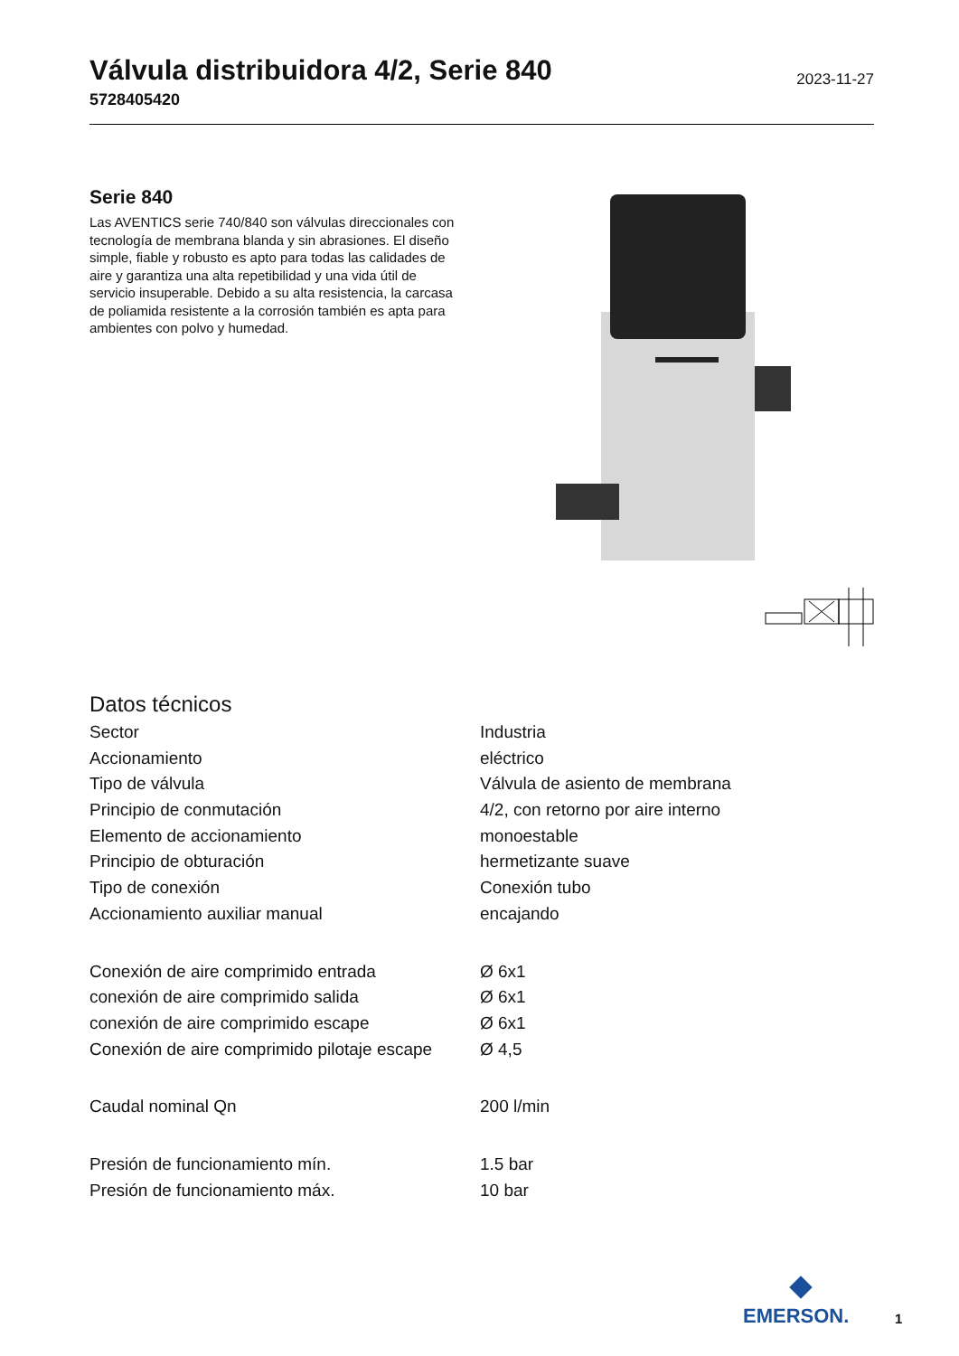Válvula distribuidora 4/2, Serie 840
2023-11-27
5728405420
Serie 840
Las AVENTICS serie 740/840 son válvulas direccionales con tecnología de membrana blanda y sin abrasiones. El diseño simple, fiable y robusto es apto para todas las calidades de aire y garantiza una alta repetibilidad y una vida útil de servicio insuperable. Debido a su alta resistencia, la carcasa de poliamida resistente a la corrosión también es apta para ambientes con polvo y humedad.
Datos técnicos
| Sector | Industria |
| Accionamiento | eléctrico |
| Tipo de válvula | Válvula de asiento de membrana |
| Principio de conmutación | 4/2, con retorno por aire interno |
| Elemento de accionamiento | monoestable |
| Principio de obturación | hermetizante suave |
| Tipo de conexión | Conexión tubo |
| Accionamiento auxiliar manual | encajando |
| Conexión de aire comprimido entrada | Ø 6x1 |
| conexión de aire comprimido salida | Ø 6x1 |
| conexión de aire comprimido escape | Ø 6x1 |
| Conexión de aire comprimido pilotaje escape | Ø 4,5 |
| Caudal nominal Qn | 200 l/min |
| Presión de funcionamiento mín. | 1.5 bar |
| Presión de funcionamiento máx. | 10 bar |
EMERSON.
1